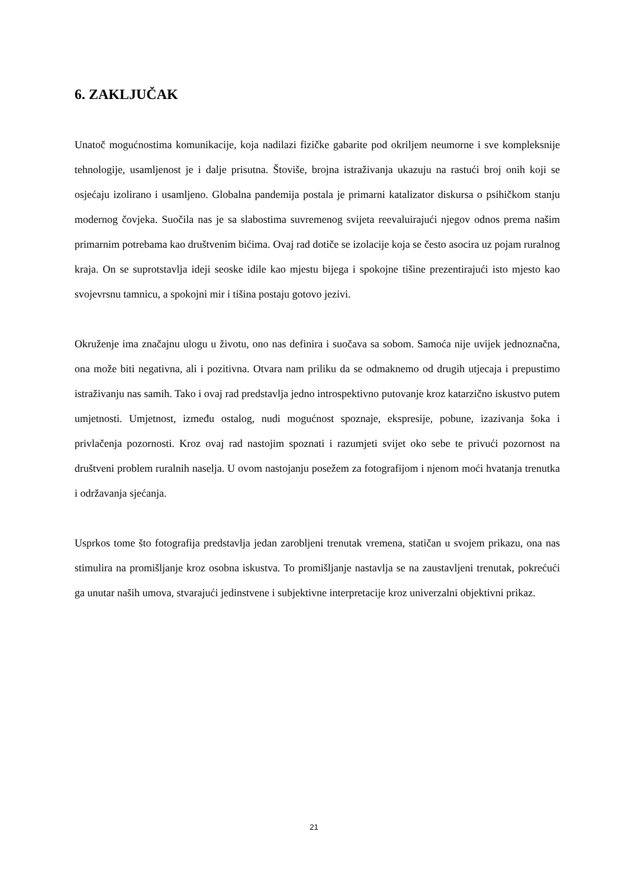6. ZAKLJUČAK
Unatoč mogućnostima komunikacije, koja nadilazi fizičke gabarite pod okriljem neumorne i sve kompleksnije tehnologije, usamljenost je i dalje prisutna. Štoviše, brojna istraživanja ukazuju na rastući broj onih koji se osjećaju izolirano i usamljeno. Globalna pandemija postala je primarni katalizator diskursa o psihičkom stanju modernog čovjeka. Suočila nas je sa slabostima suvremenog svijeta reevaluirajući njegov odnos prema našim primarnim potrebama kao društvenim bićima. Ovaj rad dotiče se izolacije koja se često asocira uz pojam ruralnog kraja. On se suprotstavlja ideji seoske idile kao mjestu bijega i spokojne tišine prezentirajući isto mjesto kao svojevrsnu tamnicu, a spokojni mir i tišina postaju gotovo jezivi.
Okruženje ima značajnu ulogu u životu, ono nas definira i suočava sa sobom. Samoća nije uvijek jednoznačna, ona može biti negativna, ali i pozitivna. Otvara nam priliku da se odmaknemo od drugih utjecaja i prepustimo istraživanju nas samih. Tako i ovaj rad predstavlja jedno introspektivno putovanje kroz katarzično iskustvo putem umjetnosti. Umjetnost, između ostalog, nudi mogućnost spoznaje, ekspresije, pobune, izazivanja šoka i privlačenja pozornosti. Kroz ovaj rad nastojim spoznati i razumjeti svijet oko sebe te privući pozornost na društveni problem ruralnih naselja. U ovom nastojanju posežem za fotografijom i njenom moći hvatanja trenutka i održavanja sjećanja.
Usprkos tome što fotografija predstavlja jedan zarobljeni trenutak vremena, statičan u svojem prikazu, ona nas stimulira na promišljanje kroz osobna iskustva. To promišljanje nastavlja se na zaustavljeni trenutak, pokrećući ga unutar naših umova, stvarajući jedinstvene i subjektivne interpretacije kroz univerzalni objektivni prikaz.
21